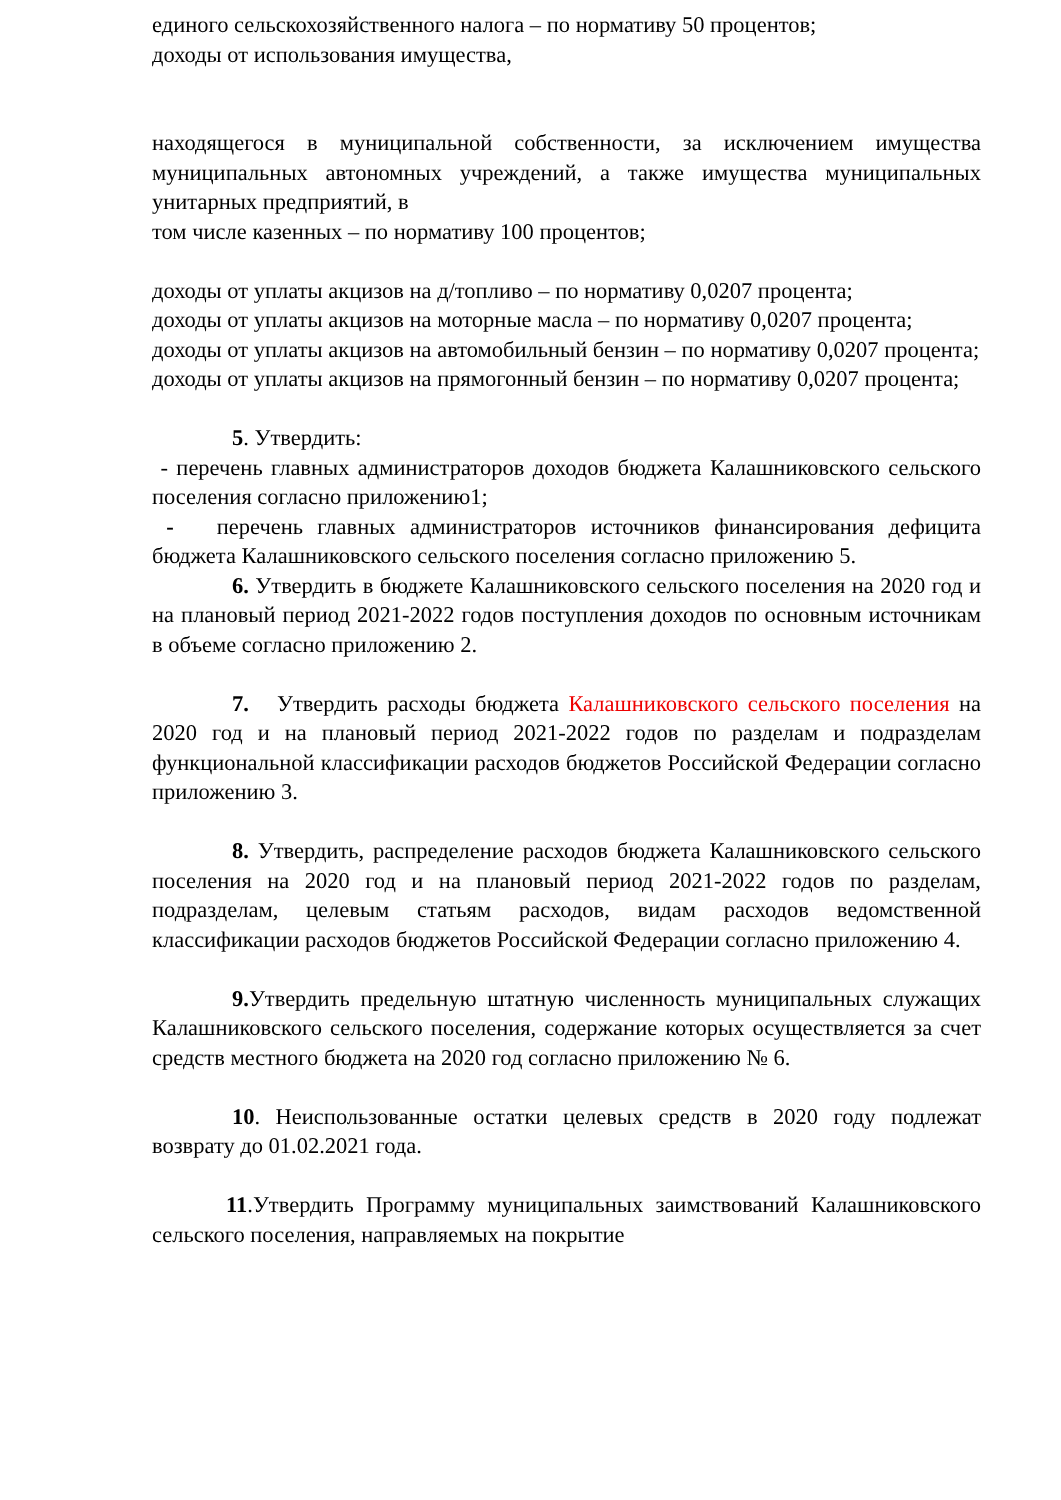единого сельскохозяйственного налога – по нормативу 50 процентов;
доходы от использования имущества,
находящегося в муниципальной собственности, за исключением имущества муниципальных автономных учреждений, а также имущества муниципальных унитарных предприятий, в
том числе казенных – по нормативу 100 процентов;
доходы от уплаты акцизов на д/топливо – по нормативу 0,0207 процента;
доходы от уплаты акцизов на моторные масла – по нормативу 0,0207 процента;
доходы от уплаты акцизов на автомобильный бензин – по нормативу 0,0207 процента;
доходы от уплаты акцизов на прямогонный бензин – по нормативу 0,0207 процента;
5. Утвердить:
- перечень главных администраторов доходов бюджета Калашниковского сельского поселения согласно приложению1;
- перечень главных администраторов источников финансирования дефицита бюджета Калашниковского сельского поселения согласно приложению 5.
6. Утвердить в бюджете Калашниковского сельского поселения на 2020 год и на плановый период 2021-2022 годов поступления доходов по основным источникам в объеме согласно приложению 2.
7. Утвердить расходы бюджета Калашниковского сельского поселения на 2020 год и на плановый период 2021-2022 годов по разделам и подразделам функциональной классификации расходов бюджетов Российской Федерации согласно приложению 3.
8. Утвердить, распределение расходов бюджета Калашниковского сельского поселения на 2020 год и на плановый период 2021-2022 годов по разделам, подразделам, целевым статьям расходов, видам расходов ведомственной классификации расходов бюджетов Российской Федерации согласно приложению 4.
9. Утвердить предельную штатную численность муниципальных служащих Калашниковского сельского поселения, содержание которых осуществляется за счет средств местного бюджета на 2020 год согласно приложению № 6.
10. Неиспользованные остатки целевых средств в 2020 году подлежат возврату до 01.02.2021 года.
11.Утвердить Программу муниципальных заимствований Калашниковского сельского поселения, направляемых на покрытие